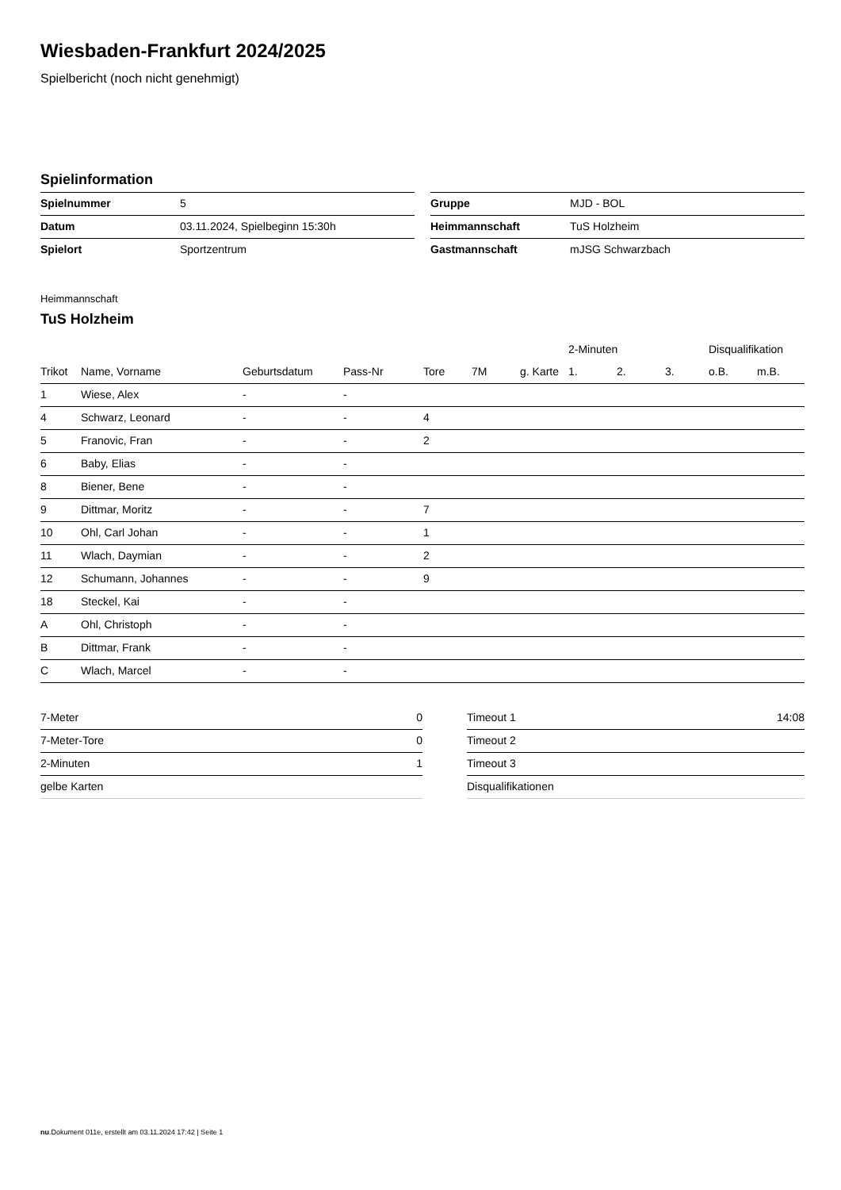Wiesbaden-Frankfurt 2024/2025
Spielbericht (noch nicht genehmigt)
Spielinformation
| Spielnummer | 5 |
| Datum | 03.11.2024, Spielbeginn 15:30h |
| Spielort | Sportzentrum |
| Gruppe | MJD - BOL |
| Heimmannschaft | TuS Holzheim |
| Gastmannschaft | mJSG Schwarzbach |
Heimmannschaft
TuS Holzheim
| | | | | | | | 2-Minuten | | | Disqualifikation | |
| --- | --- | --- | --- | --- | --- | --- | --- | --- | --- | --- | --- |
| Trikot | Name, Vorname | Geburtsdatum | Pass-Nr | Tore | 7M | g. Karte | 1. | 2. | 3. | o.B. | m.B. |
| 1 | Wiese, Alex | - | - | | | | | | | | |
| 4 | Schwarz, Leonard | - | - | 4 | | | | | | | |
| 5 | Franovic, Fran | - | - | 2 | | | | | | | |
| 6 | Baby, Elias | - | - | | | | | | | | |
| 8 | Biener, Bene | - | - | | | | | | | | |
| 9 | Dittmar, Moritz | - | - | 7 | | | | | | | |
| 10 | Ohl, Carl Johan | - | - | 1 | | | | | | | |
| 11 | Wlach, Daymian | - | - | 2 | | | | | | | |
| 12 | Schumann, Johannes | - | - | 9 | | | | | | | |
| 18 | Steckel, Kai | - | - | | | | | | | | |
| A | Ohl, Christoph | - | - | | | | | | | | |
| B | Dittmar, Frank | - | - | | | | | | | | |
| C | Wlach, Marcel | - | - | | | | | | | | |
| 7-Meter | 0 |
| 7-Meter-Tore | 0 |
| 2-Minuten | 1 |
| gelbe Karten | |
| Timeout 1 | 14:08 |
| Timeout 2 | |
| Timeout 3 | |
| Disqualifikationen | |
nu.Dokument 011e, erstellt am 03.11.2024 17:42 | Seite 1